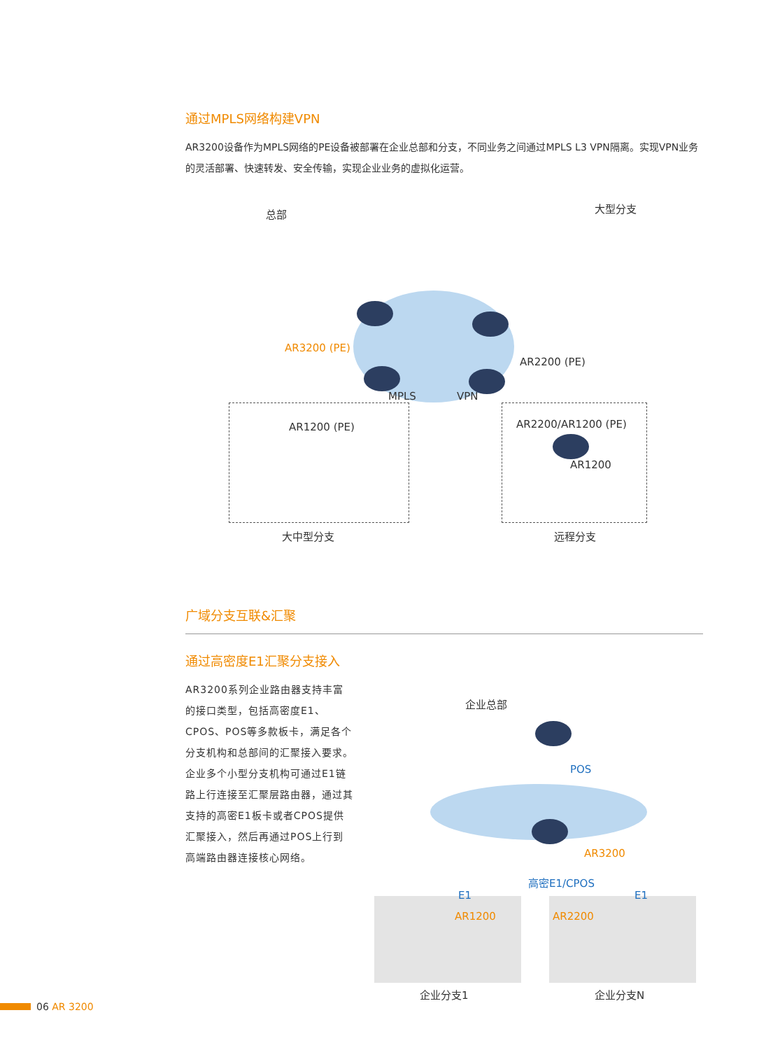通过MPLS网络构建VPN
AR3200设备作为MPLS网络的PE设备被部署在企业总部和分支，不同业务之间通过MPLS L3 VPN隔离。实现VPN业务的灵活部署、快速转发、安全传输，实现企业业务的虚拟化运营。
总部 大型分支
AR3200 (PE)
AR2200 (PE)
MPLS VPN
AR1200 (PE) AR2200/AR1200 (PE)
AR1200
大中型分支 远程分支
广域分支互联&汇聚
通过高密度E1汇聚分支接入
AR3200系列企业路由器支持丰富的接口类型，包括高密度E1、CPOS、POS等多款板卡，满足各个分支机构和总部间的汇聚接入要求。企业多个小型分支机构可通过E1链路上行连接至汇聚层路由器，通过其支持的高密E1板卡或者CPOS提供汇聚接入，然后再通过POS上行到高端路由器连接核心网络。
企业总部
POS
AR3200
高密E1/CPOS
E1 E1
AR1200 AR2200
企业分支1 企业分支N
06 AR 3200